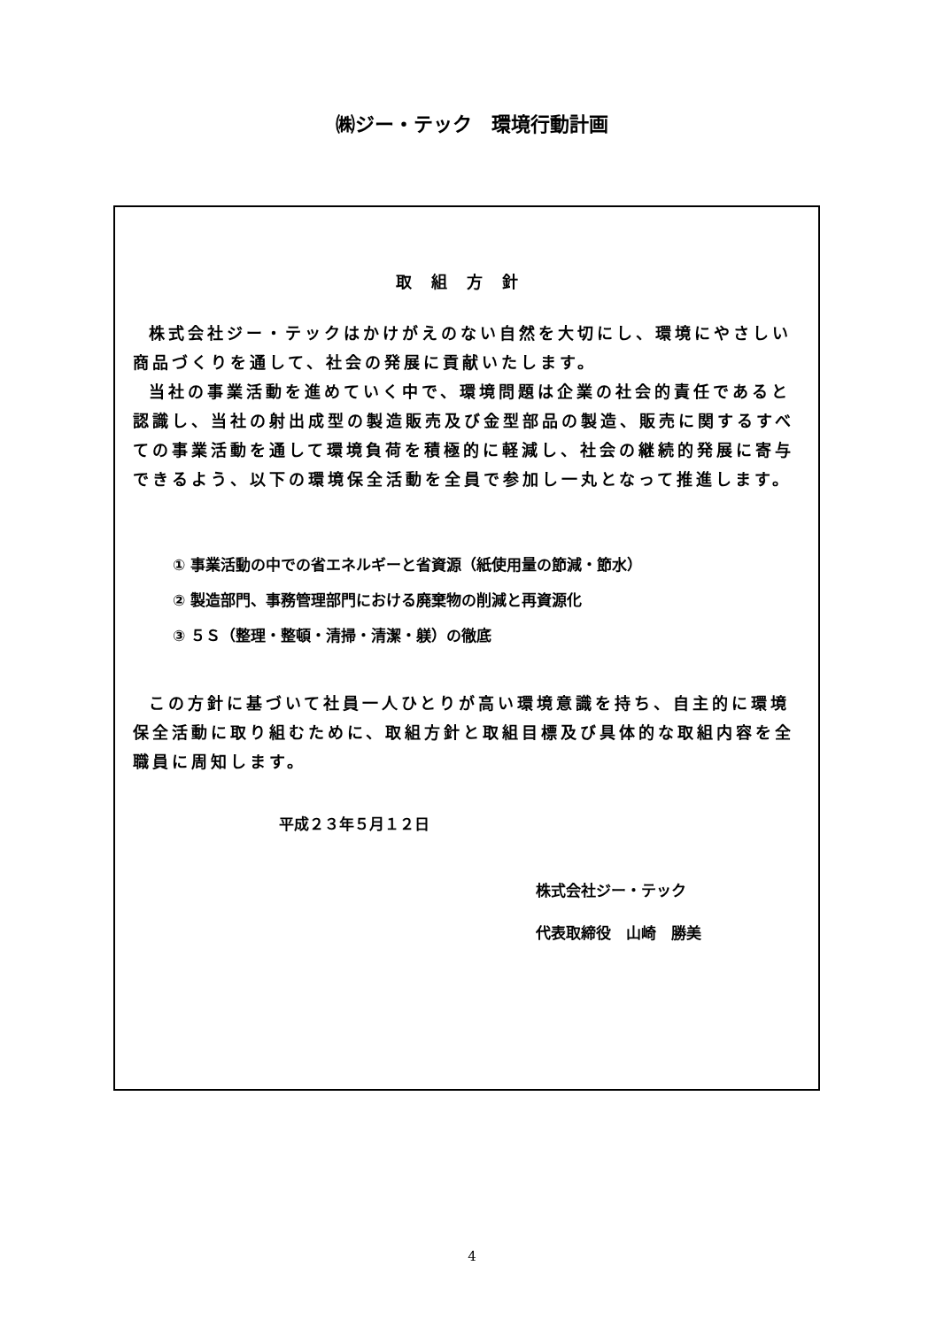㈱ジー・テック　環境行動計画
取組方針
株式会社ジー・テックはかけがえのない自然を大切にし、環境にやさしい商品づくりを通して、社会の発展に貢献いたします。
当社の事業活動を進めていく中で、環境問題は企業の社会的責任であると認識し、当社の射出成型の製造販売及び金型部品の製造、販売に関するすべての事業活動を通して環境負荷を積極的に軽減し、社会の継続的発展に寄与できるよう、以下の環境保全活動を全員で参加し一丸となって推進します。
① 事業活動の中での省エネルギーと省資源（紙使用量の節減・節水）
② 製造部門、事務管理部門における廃棄物の削減と再資源化
③ ５Ｓ（整理・整頓・清掃・清潔・躾）の徹底
この方針に基づいて社員一人ひとりが高い環境意識を持ち、自主的に環境保全活動に取り組むために、取組方針と取組目標及び具体的な取組内容を全職員に周知します。
平成２３年５月１２日
株式会社ジー・テック
代表取締役　山崎　勝美
4